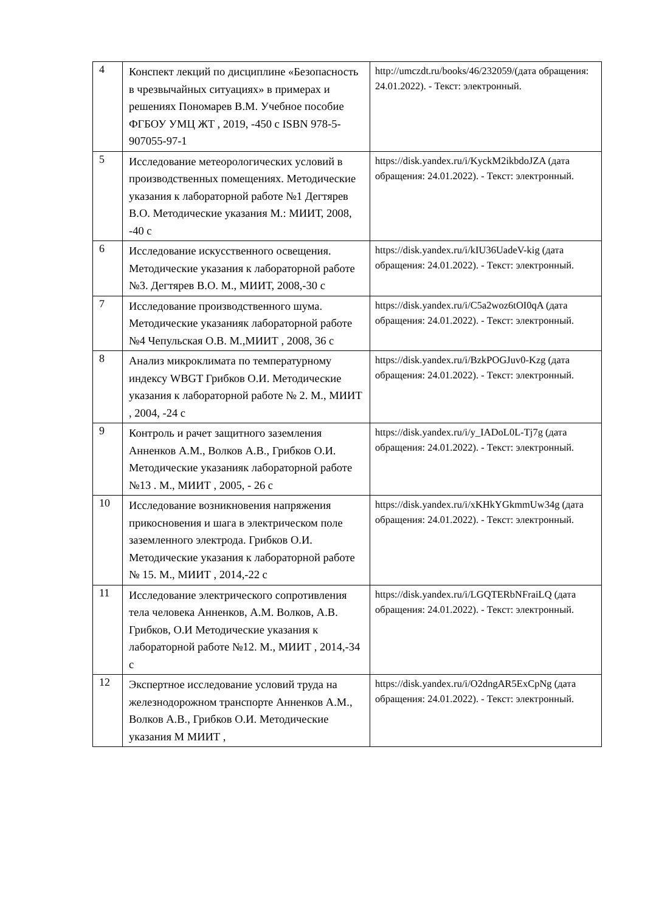| 4 | Конспект лекций по дисциплине «Безопасность в чрезвычайных ситуациях» в примерах и решениях Пономарев В.М. Учебное пособие ФГБОУ УМЦ ЖТ , 2019, -450 с ISBN 978-5-907055-97-1 | http://umczdt.ru/books/46/232059/(дата обращения: 24.01.2022). - Текст: электронный. |
| 5 | Исследование метеорологических условий в производственных помещениях. Методические указания к лабораторной работе №1 Дегтярев В.О. Методические указания М.: МИИТ, 2008, -40 с | https://disk.yandex.ru/i/KyckM2ikbdoJZA (дата обращения: 24.01.2022). - Текст: электронный. |
| 6 | Исследование искусственного освещения. Методические указания к лабораторной работе №3. Дегтярев В.О. М., МИИТ, 2008,-30 с | https://disk.yandex.ru/i/kIU36UadeV-kig (дата обращения: 24.01.2022). - Текст: электронный. |
| 7 | Исследование производственного шума. Методические указанияк лабораторной работе №4 Чепульская О.В. М.,МИИТ , 2008, 36 с | https://disk.yandex.ru/i/C5a2woz6tOI0qA (дата обращения: 24.01.2022). - Текст: электронный. |
| 8 | Анализ микроклимата по температурному индексу WBGT Грибков О.И. Методические указания к лабораторной работе № 2. М., МИИТ , 2004, -24 с | https://disk.yandex.ru/i/BzkPOGJuv0-Kzg (дата обращения: 24.01.2022). - Текст: электронный. |
| 9 | Контроль и рачет защитного заземления Анненков А.М., Волков А.В., Грибков О.И. Методические указанияк лабораторной работе №13 . М., МИИТ , 2005, - 26 с | https://disk.yandex.ru/i/y_IADoL0L-Tj7g (дата обращения: 24.01.2022). - Текст: электронный. |
| 10 | Исследование возникновения напряжения прикосновения и шага в электрическом поле заземленного электрода. Грибков О.И. Методические указания к лабораторной работе № 15. М., МИИТ , 2014,-22 с | https://disk.yandex.ru/i/xKHkYGkmmUw34g (дата обращения: 24.01.2022). - Текст: электронный. |
| 11 | Исследование электрического сопротивления тела человека Анненков, А.М. Волков, А.В. Грибков, О.И Методические указания к лабораторной работе №12. М., МИИТ , 2014,-34 с | https://disk.yandex.ru/i/LGQTERbNFraiLQ (дата обращения: 24.01.2022). - Текст: электронный. |
| 12 | Экспертное исследование условий труда на железнодорожном транспорте Анненков А.М., Волков А.В., Грибков О.И. Методические указания М МИИТ , | https://disk.yandex.ru/i/O2dngAR5ExCpNg (дата обращения: 24.01.2022). - Текст: электронный. |